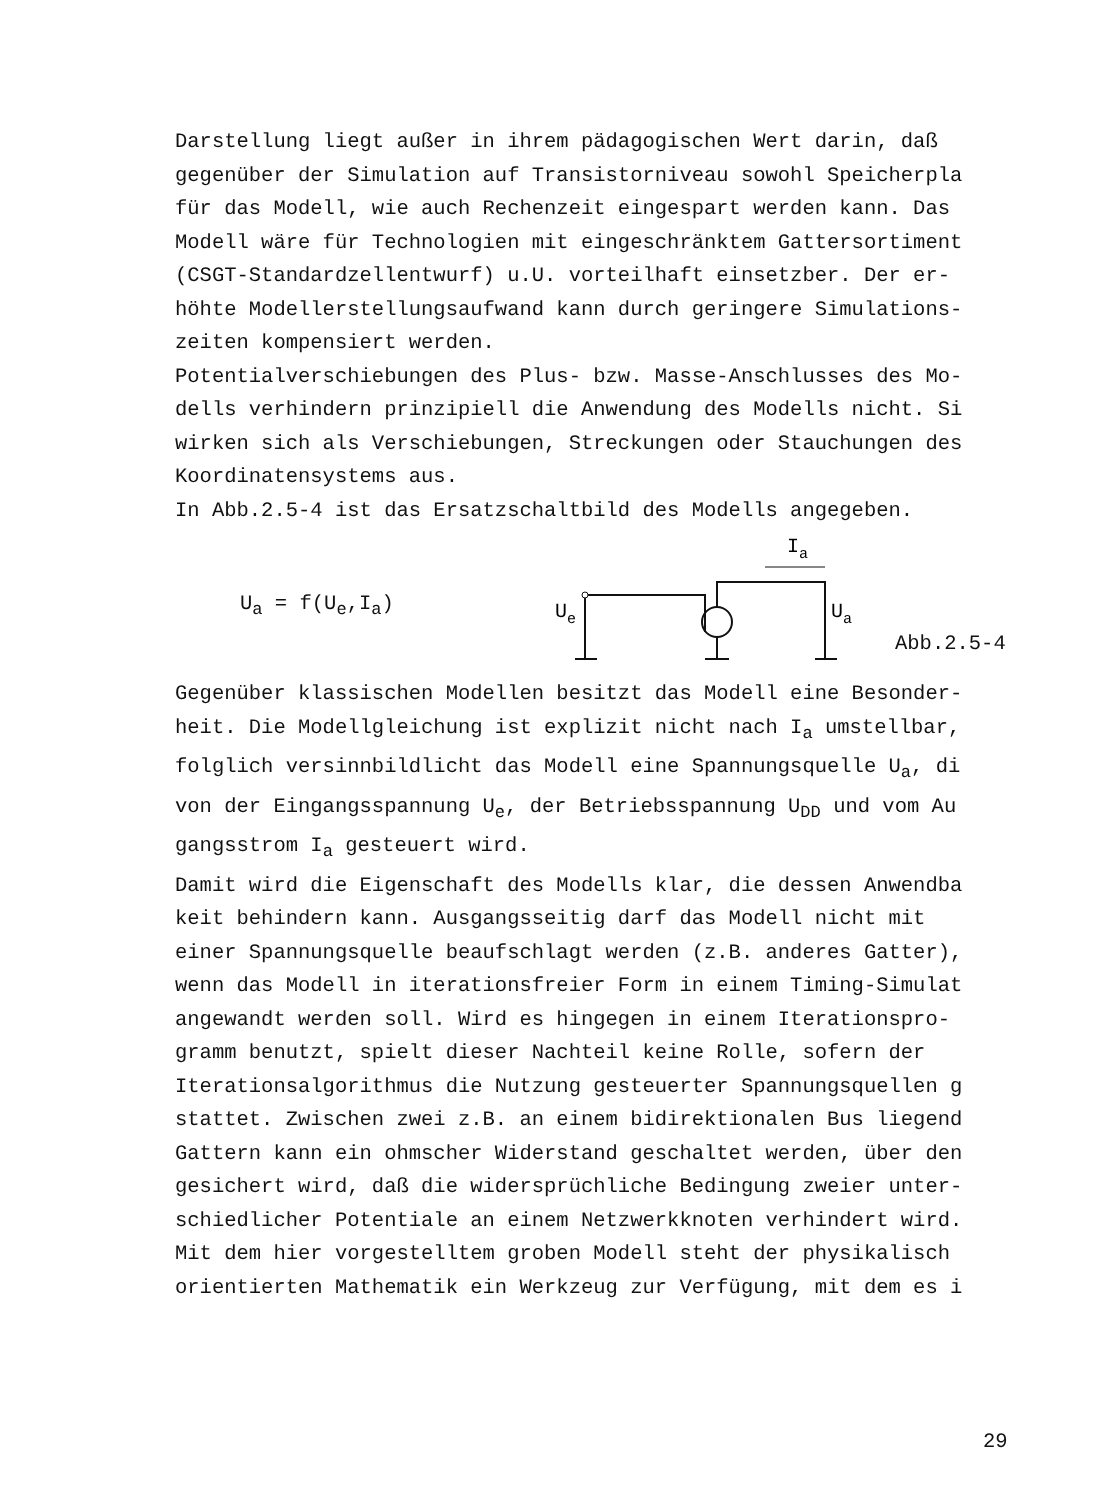Darstellung liegt außer in ihrem pädagogischen Wert darin, daß
gegenüber der Simulation auf Transistorniveau sowohl Speicherpla
für das Modell, wie auch Rechenzeit eingespart werden kann. Das
Modell wäre für Technologien mit eingeschränktem Gattersortiment
(CSGT-Standardzellentwurf) u.U. vorteilhaft einsetzber. Der er-
höhte Modellerstellungsaufwand kann durch geringere Simulations-
zeiten kompensiert werden.
Potentialverschiebungen des Plus- bzw. Masse-Anschlusses des Mo-
dells verhindern prinzipiell die Anwendung des Modells nicht. Si
wirken sich als Verschiebungen, Streckungen oder Stauchungen des
Koordinatensystems aus.
In Abb.2.5-4 ist das Ersatzschaltbild des Modells angegeben.
U<sub>a</sub> = f(U<sub>e</sub>,I<sub>a</sub>)
Ue
Ia
Ua
Abb.2.5-4
Gegenüber klassischen Modellen besitzt das Modell eine Besonder-
heit. Die Modellgleichung ist explizit nicht nach I<sub>a</sub> umstellbar,
folglich versinnbildlicht das Modell eine Spannungsquelle U<sub>a</sub>, di
von der Eingangsspannung U<sub>e</sub>, der Betriebsspannung U<sub>DD</sub> und vom Au
gangsstrom I<sub>a</sub> gesteuert wird.
Damit wird die Eigenschaft des Modells klar, die dessen Anwendba
keit behindern kann. Ausgangsseitig darf das Modell nicht mit
einer Spannungsquelle beaufschlagt werden (z.B. anderes Gatter),
wenn das Modell in iterationsfreier Form in einem Timing-Simulat
angewandt werden soll. Wird es hingegen in einem Iterationspro-
gramm benutzt, spielt dieser Nachteil keine Rolle, sofern der
Iterationsalgorithmus die Nutzung gesteuerter Spannungsquellen g
stattet. Zwischen zwei z.B. an einem bidirektionalen Bus liegend
Gattern kann ein ohmscher Widerstand geschaltet werden, über den
gesichert wird, daß die widersprüchliche Bedingung zweier unter-
schiedlicher Potentiale an einem Netzwerkknoten verhindert wird.
Mit dem hier vorgestelltem groben Modell steht der physikalisch
orientierten Mathematik ein Werkzeug zur Verfügung, mit dem es i
29